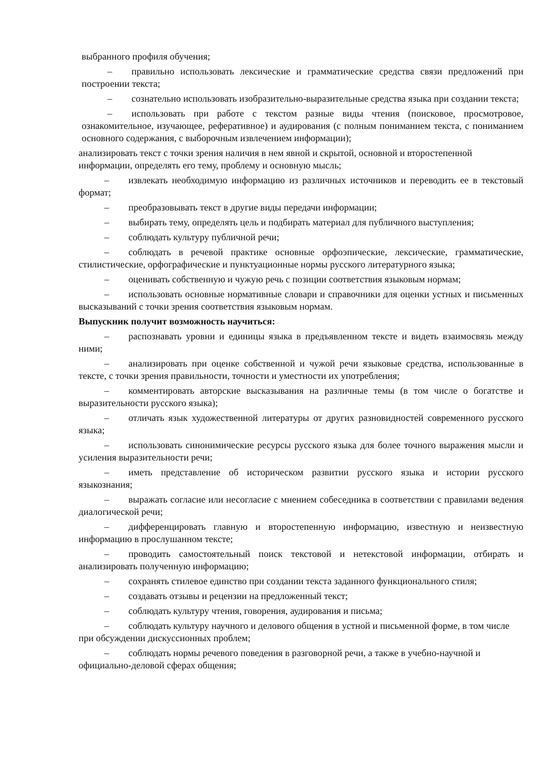выбранного профиля обучения;
– правильно использовать лексические и грамматические средства связи предложений при построении текста;
– сознательно использовать изобразительно-выразительные средства языка при создании текста;
– использовать при работе с текстом разные виды чтения (поисковое, просмотровое, ознакомительное, изучающее, реферативное) и аудирования (с полным пониманием текста, с пониманием основного содержания, с выборочным извлечением информации);
анализировать текст с точки зрения наличия в нем явной и скрытой, основной и второстепенной информации, определять его тему, проблему и основную мысль;
– извлекать необходимую информацию из различных источников и переводить ее в текстовый формат;
– преобразовывать текст в другие виды передачи информации;
– выбирать тему, определять цель и подбирать материал для публичного выступления;
– соблюдать культуру публичной речи;
– соблюдать в речевой практике основные орфоэпические, лексические, грамматические, стилистические, орфографические и пунктуационные нормы русского литературного языка;
– оценивать собственную и чужую речь с позиции соответствия языковым нормам;
– использовать основные нормативные словари и справочники для оценки устных и письменных высказываний с точки зрения соответствия языковым нормам.
Выпускник получит возможность научиться:
– распознавать уровни и единицы языка в предъявленном тексте и видеть взаимосвязь между ними;
– анализировать при оценке собственной и чужой речи языковые средства, использованные в тексте, с точки зрения правильности, точности и уместности их употребления;
– комментировать авторские высказывания на различные темы (в том числе о богатстве и выразительности русского языка);
– отличать язык художественной литературы от других разновидностей современного русского языка;
– использовать синонимические ресурсы русского языка для более точного выражения мысли и усиления выразительности речи;
– иметь представление об историческом развитии русского языка и истории русского языкознания;
– выражать согласие или несогласие с мнением собеседника в соответствии с правилами ведения диалогической речи;
– дифференцировать главную и второстепенную информацию, известную и неизвестную информацию в прослушанном тексте;
– проводить самостоятельный поиск текстовой и нетекстовой информации, отбирать и анализировать полученную информацию;
– сохранять стилевое единство при создании текста заданного функционального стиля;
– создавать отзывы и рецензии на предложенный текст;
– соблюдать культуру чтения, говорения, аудирования и письма;
– соблюдать культуру научного и делового общения в устной и письменной форме, в том числе при обсуждении дискуссионных проблем;
– соблюдать нормы речевого поведения в разговорной речи, а также в учебно-научной и официально-деловой сферах общения;